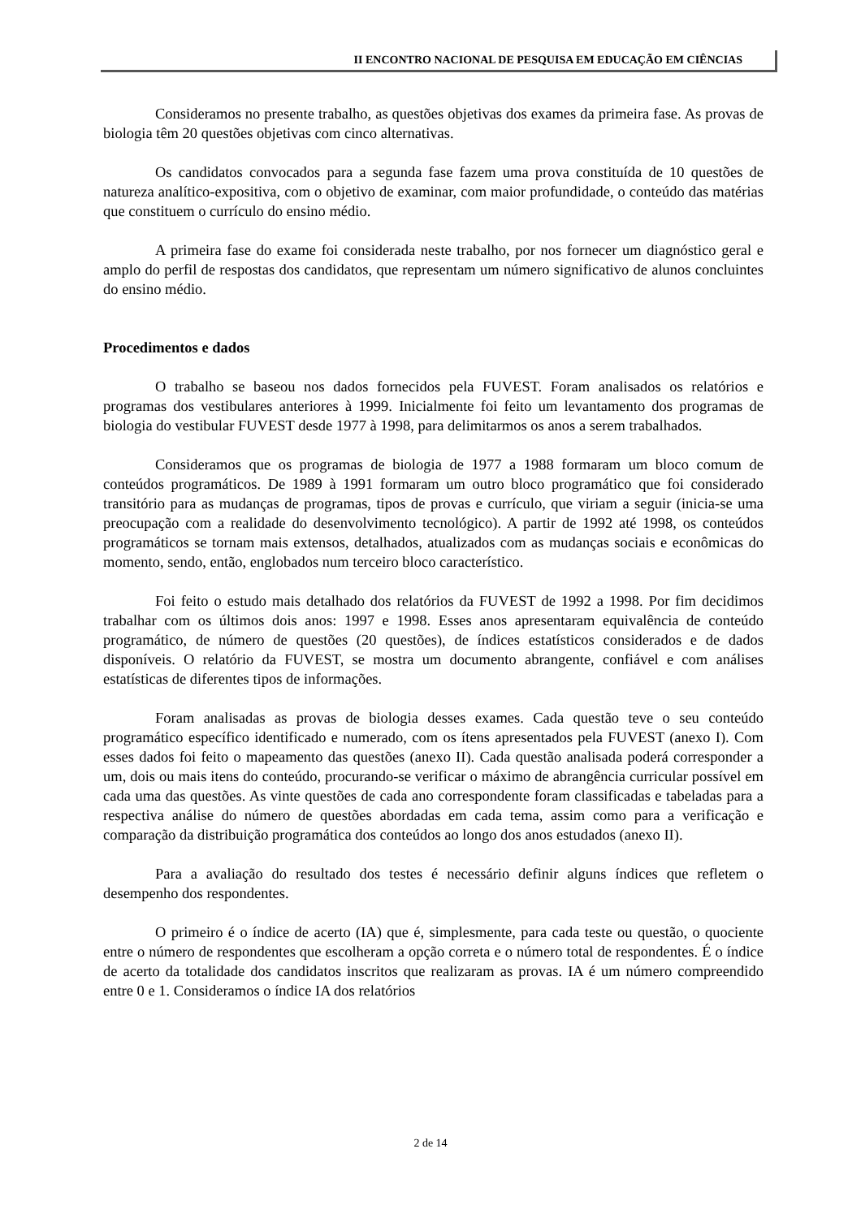II ENCONTRO NACIONAL DE PESQUISA EM EDUCAÇÃO EM CIÊNCIAS
Consideramos no presente trabalho, as questões objetivas dos exames da primeira fase. As provas de biologia têm 20 questões objetivas com cinco alternativas.
Os candidatos convocados para a segunda fase fazem uma prova constituída de 10 questões de natureza analítico-expositiva, com o objetivo de examinar, com maior profundidade, o conteúdo das matérias que constituem o currículo do ensino médio.
A primeira fase do exame foi considerada neste trabalho, por nos fornecer um diagnóstico geral e amplo do perfil de respostas dos candidatos, que representam um número significativo de alunos concluintes do ensino médio.
Procedimentos e dados
O trabalho se baseou nos dados fornecidos pela FUVEST. Foram analisados os relatórios e programas dos vestibulares anteriores à 1999. Inicialmente foi feito um levantamento dos programas de biologia do vestibular FUVEST desde 1977 à 1998, para delimitarmos os anos a serem trabalhados.
Consideramos que os programas de biologia de 1977 a 1988 formaram um bloco comum de conteúdos programáticos. De 1989 à 1991 formaram um outro bloco programático que foi considerado transitório para as mudanças de programas, tipos de provas e currículo, que viriam a seguir (inicia-se uma preocupação com a realidade do desenvolvimento tecnológico). A partir de 1992 até 1998, os conteúdos programáticos se tornam mais extensos, detalhados, atualizados com as mudanças sociais e econômicas do momento, sendo, então, englobados num terceiro bloco característico.
Foi feito o estudo mais detalhado dos relatórios da FUVEST de 1992 a 1998. Por fim decidimos trabalhar com os últimos dois anos: 1997 e 1998. Esses anos apresentaram equivalência de conteúdo programático, de número de questões (20 questões), de índices estatísticos considerados e de dados disponíveis. O relatório da FUVEST, se mostra um documento abrangente, confiável e com análises estatísticas de diferentes tipos de informações.
Foram analisadas as provas de biologia desses exames. Cada questão teve o seu conteúdo programático específico identificado e numerado, com os ítens apresentados pela FUVEST (anexo I). Com esses dados foi feito o mapeamento das questões (anexo II). Cada questão analisada poderá corresponder a um, dois ou mais itens do conteúdo, procurando-se verificar o máximo de abrangência curricular possível em cada uma das questões. As vinte questões de cada ano correspondente foram classificadas e tabeladas para a respectiva análise do número de questões abordadas em cada tema, assim como para a verificação e comparação da distribuição programática dos conteúdos ao longo dos anos estudados (anexo II).
Para a avaliação do resultado dos testes é necessário definir alguns índices que refletem o desempenho dos respondentes.
O primeiro é o índice de acerto (IA) que é, simplesmente, para cada teste ou questão, o quociente entre o número de respondentes que escolheram a opção correta e o número total de respondentes. É o índice de acerto da totalidade dos candidatos inscritos que realizaram as provas. IA é um número compreendido entre 0 e 1. Consideramos o índice IA dos relatórios
2 de 14